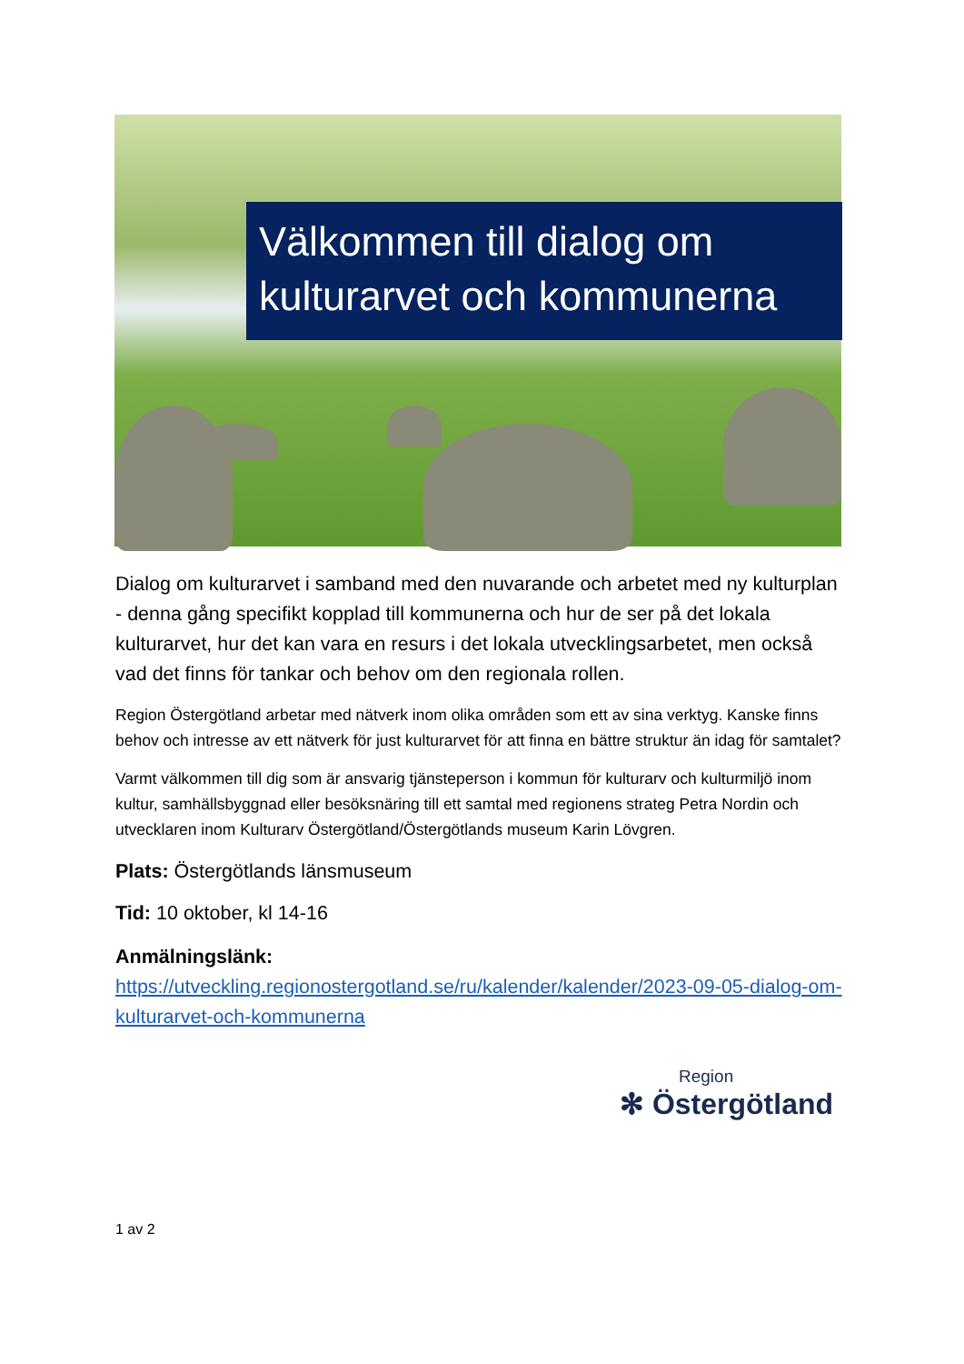Välkommen till dialog om kulturarvet och kommunerna
Dialog om kulturarvet i samband med den nuvarande och arbetet med ny kulturplan - denna gång specifikt kopplad till kommunerna och hur de ser på det lokala kulturarvet, hur det kan vara en resurs i det lokala utvecklingsarbetet, men också vad det finns för tankar och behov om den regionala rollen.
Region Östergötland arbetar med nätverk inom olika områden som ett av sina verktyg. Kanske finns behov och intresse av ett nätverk för just kulturarvet för att finna en bättre struktur än idag för samtalet?
Varmt välkommen till dig som är ansvarig tjänsteperson i kommun för kulturarv och kulturmiljö inom kultur, samhällsbyggnad eller besöksnäring till ett samtal med regionens strateg Petra Nordin och utvecklaren inom Kulturarv Östergötland/Östergötlands museum Karin Lövgren.
Plats: Östergötlands länsmuseum
Tid: 10 oktober, kl 14-16
Anmälningslänk:
https://utveckling.regionostergotland.se/ru/kalender/kalender/2023-09-05-dialog-om-kulturarvet-och-kommunerna
Region
✻ Östergötland
1 av 2